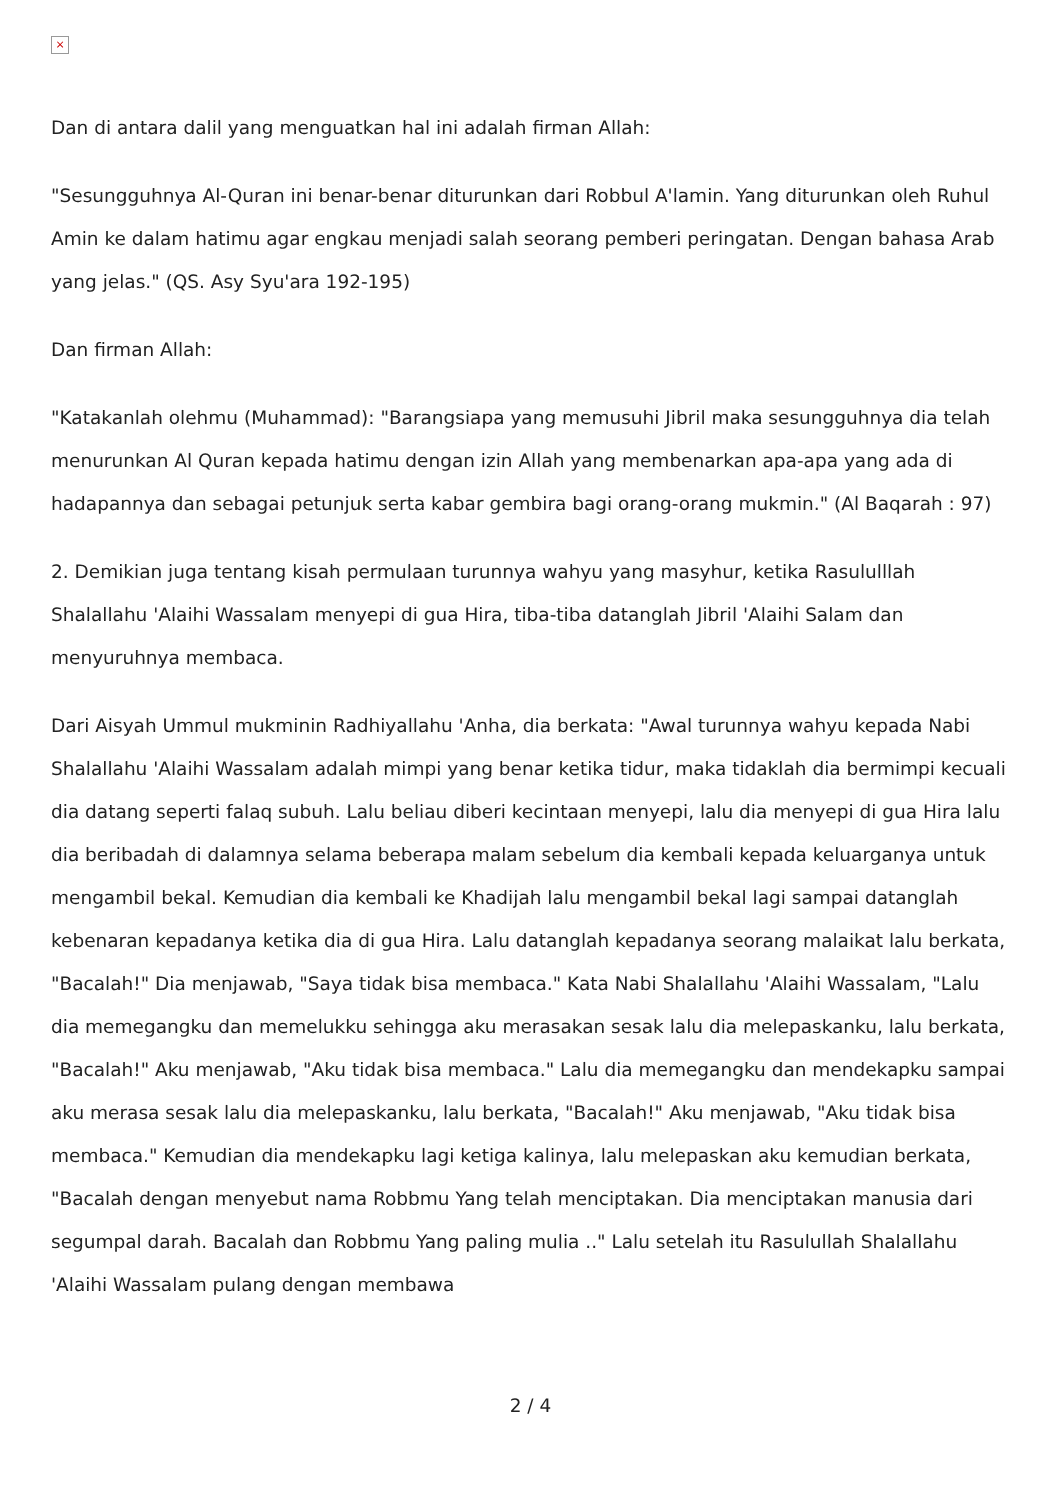×
Dan di antara dalil yang menguatkan hal ini adalah firman Allah:
"Sesungguhnya Al-Quran ini benar-benar diturunkan dari Robbul A'lamin. Yang diturunkan oleh Ruhul Amin ke dalam hatimu agar engkau menjadi salah seorang pemberi peringatan. Dengan bahasa Arab yang jelas." (QS. Asy Syu'ara 192-195)
Dan firman Allah:
"Katakanlah olehmu (Muhammad): "Barangsiapa yang memusuhi Jibril maka sesungguhnya dia telah menurunkan Al Quran kepada hatimu dengan izin Allah yang membenarkan apa-apa yang ada di hadapannya dan sebagai petunjuk serta kabar gembira bagi orang-orang mukmin." (Al Baqarah : 97)
2. Demikian juga tentang kisah permulaan turunnya wahyu yang masyhur, ketika Rasululllah Shalallahu 'Alaihi Wassalam menyepi di gua Hira, tiba-tiba datanglah Jibril 'Alaihi Salam dan menyuruhnya membaca.
Dari Aisyah Ummul mukminin Radhiyallahu 'Anha, dia berkata: "Awal turunnya wahyu kepada Nabi Shalallahu 'Alaihi Wassalam adalah mimpi yang benar ketika tidur, maka tidaklah dia bermimpi kecuali dia datang seperti falaq subuh. Lalu beliau diberi kecintaan menyepi, lalu dia menyepi di gua Hira lalu dia beribadah di dalamnya selama beberapa malam sebelum dia kembali kepada keluarganya untuk mengambil bekal. Kemudian dia kembali ke Khadijah lalu mengambil bekal lagi sampai datanglah kebenaran kepadanya ketika dia di gua Hira. Lalu datanglah kepadanya seorang malaikat lalu berkata, "Bacalah!" Dia menjawab, "Saya tidak bisa membaca." Kata Nabi Shalallahu 'Alaihi Wassalam, "Lalu dia memegangku dan memelukku sehingga aku merasakan sesak lalu dia melepaskanku, lalu berkata, "Bacalah!" Aku menjawab, "Aku tidak bisa membaca." Lalu dia memegangku dan mendekapku sampai aku merasa sesak lalu dia melepaskanku, lalu berkata, "Bacalah!" Aku menjawab, "Aku tidak bisa membaca." Kemudian dia mendekapku lagi ketiga kalinya, lalu melepaskan aku kemudian berkata, "Bacalah dengan menyebut nama Robbmu Yang telah menciptakan. Dia menciptakan manusia dari segumpal darah. Bacalah dan Robbmu Yang paling mulia .." Lalu setelah itu Rasulullah Shalallahu 'Alaihi Wassalam pulang dengan membawa
2 / 4